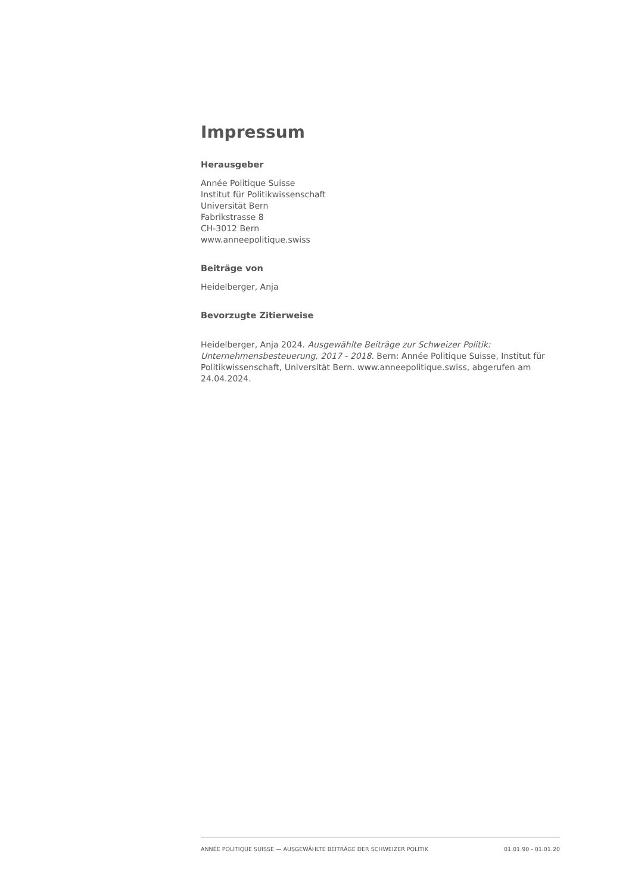Impressum
Herausgeber
Année Politique Suisse
Institut für Politikwissenschaft
Universität Bern
Fabrikstrasse 8
CH-3012 Bern
www.anneepolitique.swiss
Beiträge von
Heidelberger, Anja
Bevorzugte Zitierweise
Heidelberger, Anja 2024. Ausgewählte Beiträge zur Schweizer Politik: Unternehmensbesteuerung, 2017 - 2018. Bern: Année Politique Suisse, Institut für Politikwissenschaft, Universität Bern. www.anneepolitique.swiss, abgerufen am 24.04.2024.
ANNÉE POLITIQUE SUISSE — AUSGEWÄHLTE BEITRÄGE DER SCHWEIZER POLITIK 01.01.90 - 01.01.20